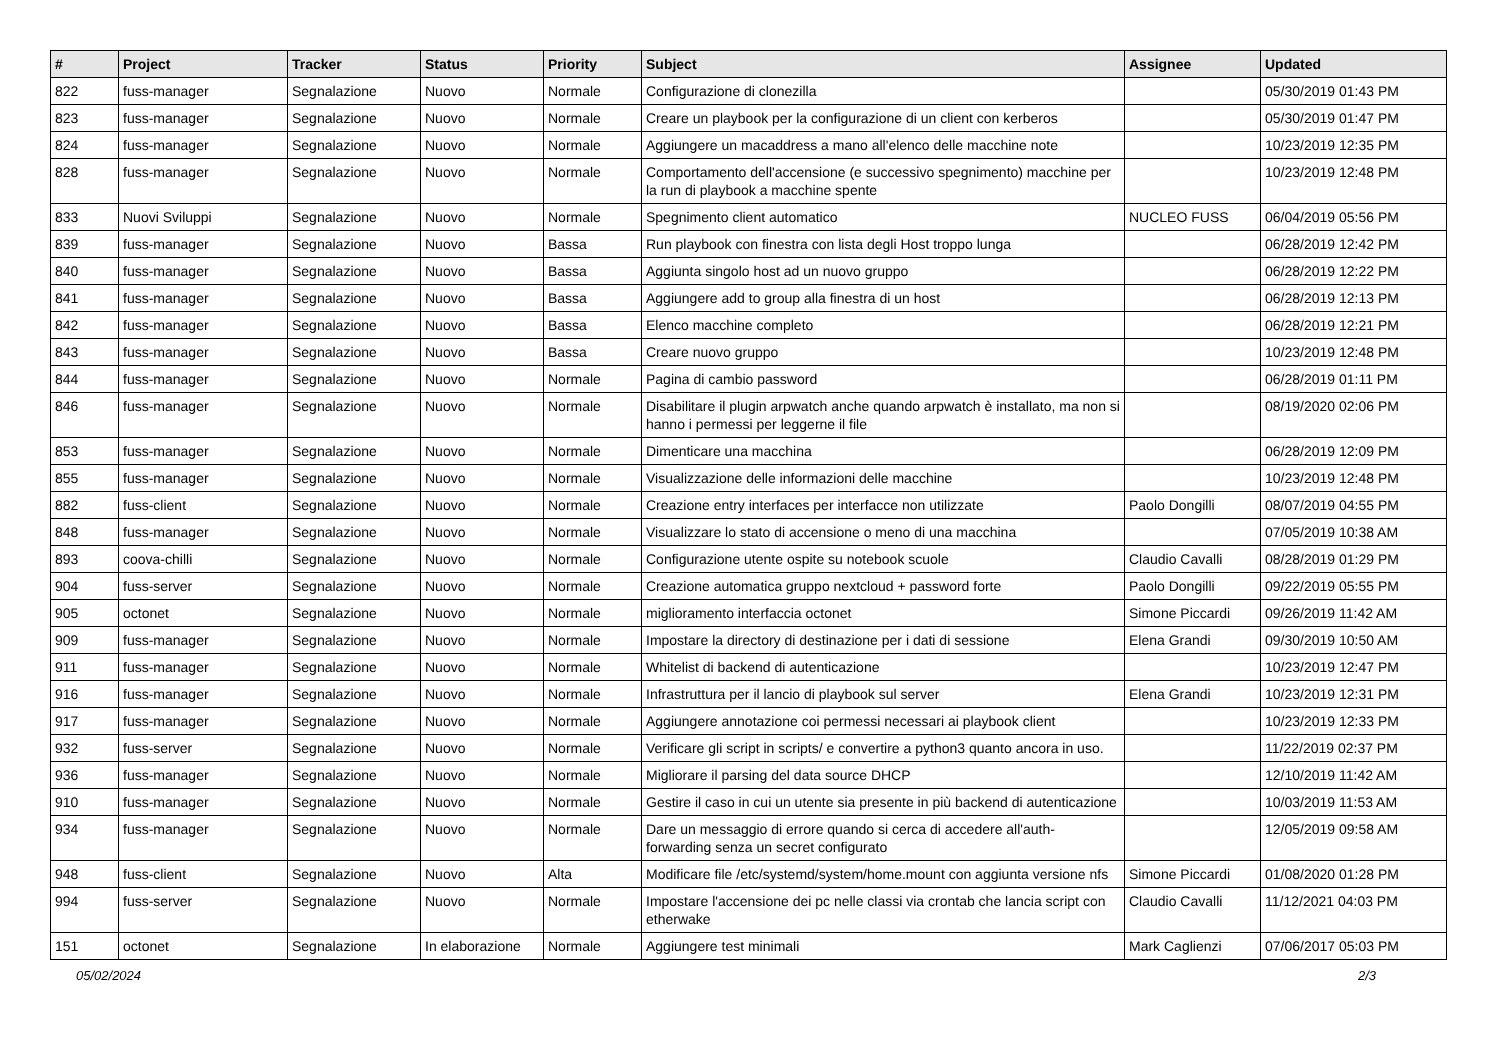| # | Project | Tracker | Status | Priority | Subject | Assignee | Updated |
| --- | --- | --- | --- | --- | --- | --- | --- |
| 822 | fuss-manager | Segnalazione | Nuovo | Normale | Configurazione di clonezilla | | 05/30/2019 01:43 PM |
| 823 | fuss-manager | Segnalazione | Nuovo | Normale | Creare un playbook per la configurazione di un client con kerberos | | 05/30/2019 01:47 PM |
| 824 | fuss-manager | Segnalazione | Nuovo | Normale | Aggiungere un macaddress a mano all'elenco delle macchine note | | 10/23/2019 12:35 PM |
| 828 | fuss-manager | Segnalazione | Nuovo | Normale | Comportamento dell'accensione (e successivo spegnimento) macchine per la run di playbook a macchine spente | | 10/23/2019 12:48 PM |
| 833 | Nuovi Sviluppi | Segnalazione | Nuovo | Normale | Spegnimento client automatico | NUCLEO FUSS | 06/04/2019 05:56 PM |
| 839 | fuss-manager | Segnalazione | Nuovo | Bassa | Run playbook con finestra con lista degli Host troppo lunga | | 06/28/2019 12:42 PM |
| 840 | fuss-manager | Segnalazione | Nuovo | Bassa | Aggiunta singolo host ad un nuovo gruppo | | 06/28/2019 12:22 PM |
| 841 | fuss-manager | Segnalazione | Nuovo | Bassa | Aggiungere add to group alla finestra di un host | | 06/28/2019 12:13 PM |
| 842 | fuss-manager | Segnalazione | Nuovo | Bassa | Elenco macchine completo | | 06/28/2019 12:21 PM |
| 843 | fuss-manager | Segnalazione | Nuovo | Bassa | Creare nuovo gruppo | | 10/23/2019 12:48 PM |
| 844 | fuss-manager | Segnalazione | Nuovo | Normale | Pagina di cambio password | | 06/28/2019 01:11 PM |
| 846 | fuss-manager | Segnalazione | Nuovo | Normale | Disabilitare il plugin arpwatch anche quando arpwatch è installato, ma non si hanno i permessi per leggerne il file | | 08/19/2020 02:06 PM |
| 853 | fuss-manager | Segnalazione | Nuovo | Normale | Dimenticare una macchina | | 06/28/2019 12:09 PM |
| 855 | fuss-manager | Segnalazione | Nuovo | Normale | Visualizzazione delle informazioni delle macchine | | 10/23/2019 12:48 PM |
| 882 | fuss-client | Segnalazione | Nuovo | Normale | Creazione entry interfaces per interfacce non utilizzate | Paolo Dongilli | 08/07/2019 04:55 PM |
| 848 | fuss-manager | Segnalazione | Nuovo | Normale | Visualizzare lo stato di accensione o meno di una macchina | | 07/05/2019 10:38 AM |
| 893 | coova-chilli | Segnalazione | Nuovo | Normale | Configurazione utente ospite su notebook scuole | Claudio Cavalli | 08/28/2019 01:29 PM |
| 904 | fuss-server | Segnalazione | Nuovo | Normale | Creazione automatica gruppo nextcloud + password forte | Paolo Dongilli | 09/22/2019 05:55 PM |
| 905 | octonet | Segnalazione | Nuovo | Normale | miglioramento interfaccia octonet | Simone Piccardi | 09/26/2019 11:42 AM |
| 909 | fuss-manager | Segnalazione | Nuovo | Normale | Impostare la directory di destinazione per i dati di sessione | Elena Grandi | 09/30/2019 10:50 AM |
| 911 | fuss-manager | Segnalazione | Nuovo | Normale | Whitelist di backend di autenticazione | | 10/23/2019 12:47 PM |
| 916 | fuss-manager | Segnalazione | Nuovo | Normale | Infrastruttura per il lancio di playbook sul server | Elena Grandi | 10/23/2019 12:31 PM |
| 917 | fuss-manager | Segnalazione | Nuovo | Normale | Aggiungere annotazione coi permessi necessari ai playbook client | | 10/23/2019 12:33 PM |
| 932 | fuss-server | Segnalazione | Nuovo | Normale | Verificare gli script in scripts/ e convertire a python3 quanto ancora in uso. | | 11/22/2019 02:37 PM |
| 936 | fuss-manager | Segnalazione | Nuovo | Normale | Migliorare il parsing del data source DHCP | | 12/10/2019 11:42 AM |
| 910 | fuss-manager | Segnalazione | Nuovo | Normale | Gestire il caso in cui un utente sia presente in più backend di autenticazione | | 10/03/2019 11:53 AM |
| 934 | fuss-manager | Segnalazione | Nuovo | Normale | Dare un messaggio di errore quando si cerca di accedere all'auth-forwarding senza un secret configurato | | 12/05/2019 09:58 AM |
| 948 | fuss-client | Segnalazione | Nuovo | Alta | Modificare file /etc/systemd/system/home.mount con aggiunta versione nfs | Simone Piccardi | 01/08/2020 01:28 PM |
| 994 | fuss-server | Segnalazione | Nuovo | Normale | Impostare l'accensione dei pc nelle classi via crontab che lancia script con etherwake | Claudio Cavalli | 11/12/2021 04:03 PM |
| 151 | octonet | Segnalazione | In elaborazione | Normale | Aggiungere test minimali | Mark Caglienzi | 07/06/2017 05:03 PM |
05/02/2024 2/3